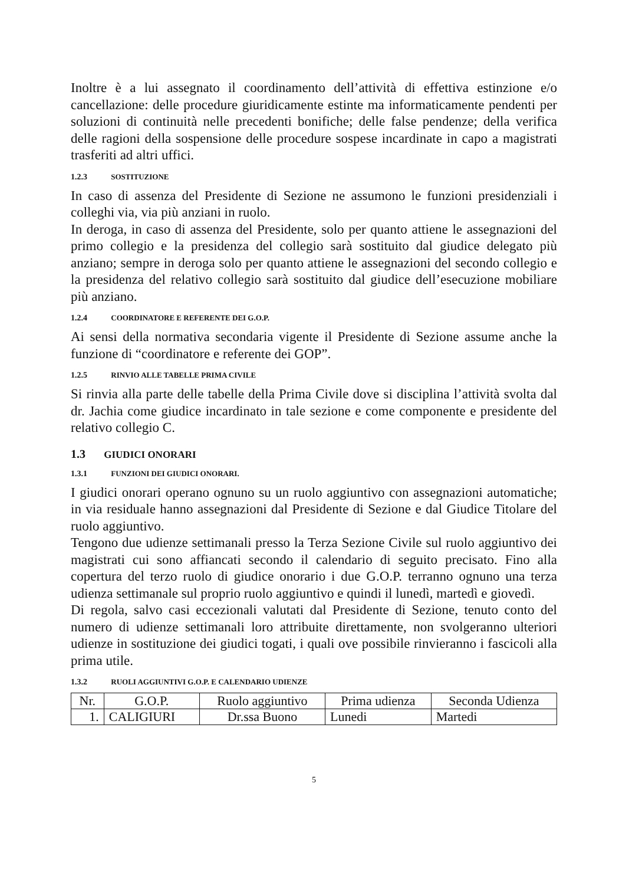Inoltre è a lui assegnato il coordinamento dell’attività di effettiva estinzione e/o cancellazione: delle procedure giuridicamente estinte ma informaticamente pendenti per soluzioni di continuità nelle precedenti bonifiche; delle false pendenze; della verifica delle ragioni della sospensione delle procedure sospese incardinate in capo a magistrati trasferiti ad altri uffici.
1.2.3 SOSTITUZIONE
In caso di assenza del Presidente di Sezione ne assumono le funzioni presidenziali i colleghi via, via più anziani in ruolo.
In deroga, in caso di assenza del Presidente, solo per quanto attiene le assegnazioni del primo collegio e la presidenza del collegio sarà sostituito dal giudice delegato più anziano; sempre in deroga solo per quanto attiene le assegnazioni del secondo collegio e la presidenza del relativo collegio sarà sostituito dal giudice dell’esecuzione mobiliare più anziano.
1.2.4 COORDINATORE E REFERENTE DEI G.O.P.
Ai sensi della normativa secondaria vigente il Presidente di Sezione assume anche la funzione di “coordinatore e referente dei GOP”.
1.2.5 RINVIO ALLE TABELLE PRIMA CIVILE
Si rinvia alla parte delle tabelle della Prima Civile dove si disciplina l’attività svolta dal dr. Jachia come giudice incardinato in tale sezione e come componente e presidente del relativo collegio C.
1.3 GIUDICI ONORARI
1.3.1 FUNZIONI DEI GIUDICI ONORARI.
I giudici onorari operano ognuno su un ruolo aggiuntivo con assegnazioni automatiche; in via residuale hanno assegnazioni dal Presidente di Sezione e dal Giudice Titolare del ruolo aggiuntivo.
Tengono due udienze settimanali presso la Terza Sezione Civile sul ruolo aggiuntivo dei magistrati cui sono affiancati secondo il calendario di seguito precisato. Fino alla copertura del terzo ruolo di giudice onorario i due G.O.P. terranno ognuno una terza udienza settimanale sul proprio ruolo aggiuntivo e quindi il lunedì, martedì e giovedì.
Di regola, salvo casi eccezionali valutati dal Presidente di Sezione, tenuto conto del numero di udienze settimanali loro attribuite direttamente, non svolgeranno ulteriori udienze in sostituzione dei giudici togati, i quali ove possibile rinvieranno i fascicoli alla prima utile.
1.3.2 RUOLI AGGIUNTIVI G.O.P. E CALENDARIO UDIENZE
| Nr. | G.O.P. | Ruolo aggiuntivo | Prima udienza | Seconda Udienza |
| 1. | CALIGIURI | Dr.ssa Buono | Lunedi | Martedi |
5